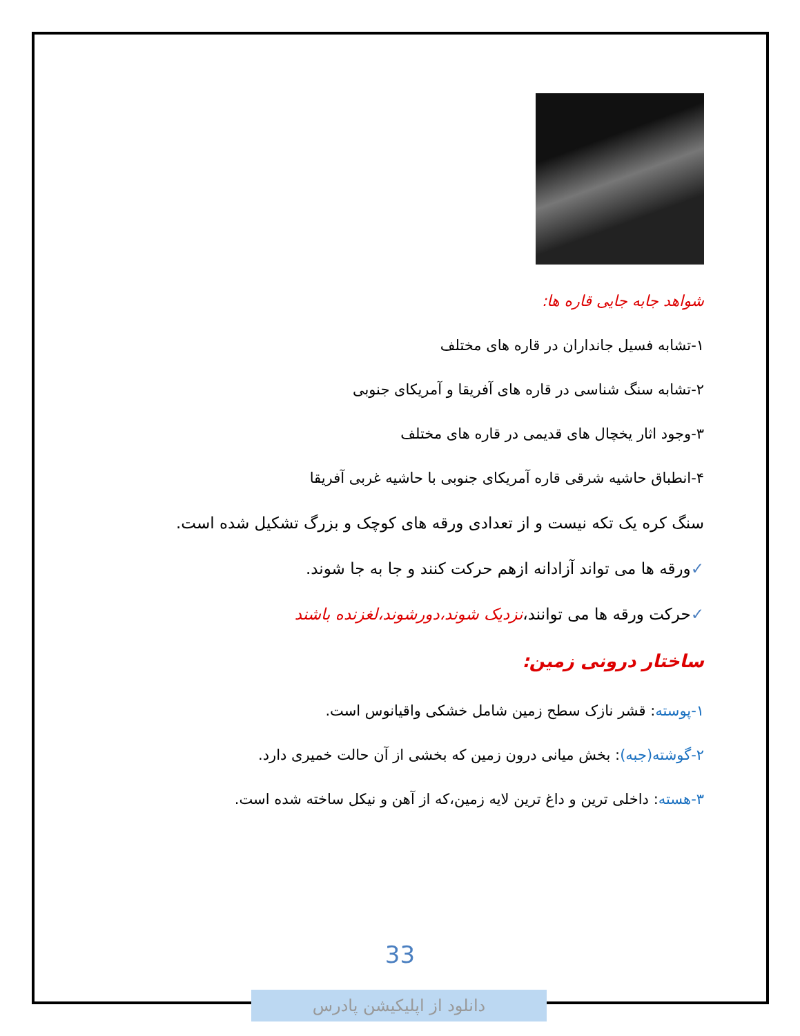شواهد جابه جایی قاره ها:
۱-تشابه فسیل جانداران در قاره های مختلف
۲-تشابه سنگ شناسی در قاره های آفریقا و آمریکای جنوبی
۳-وجود اثار یخچال های قدیمی در قاره های مختلف
۴-انطباق حاشیه شرقی قاره آمریکای جنوبی با حاشیه غربی آفریقا
سنگ کره یک تکه نیست و از تعدادی ورقه های کوچک و بزرگ تشکیل شده است.
✓ورقه ها می تواند آزادانه ازهم حرکت کنند و جا به جا شوند.
✓حرکت ورقه ها می توانند،نزدیک شوند،دورشوند،لغزنده باشند
ساختار درونی زمین:
۱-پوسته: قشر نازک سطح زمین شامل خشکی واقیانوس است.
۲-گوشته(جبه): بخش میانی درون زمین که بخشی از آن حالت خمیری دارد.
۳-هسته: داخلی ترین و داغ ترین لایه زمین،که از آهن و نیکل ساخته شده است.
33
دانلود از اپلیکیشن پادرس